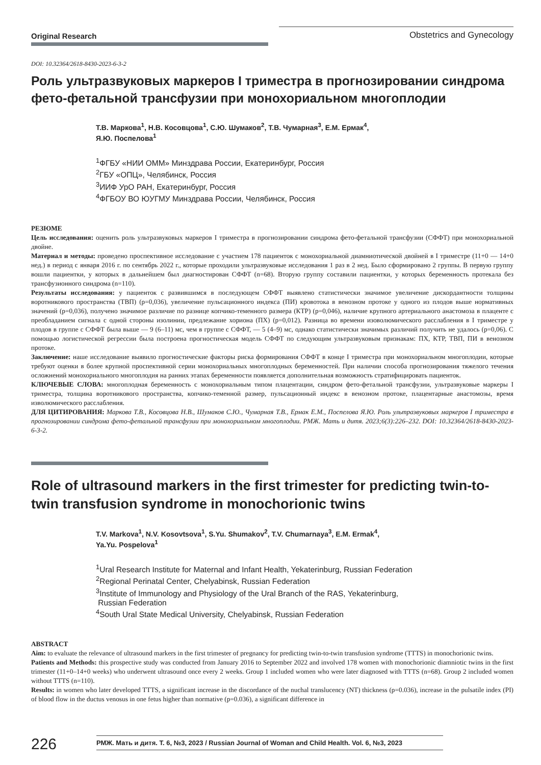Original Research
Obstetrics and Gynecology
DOI: 10.32364/2618-8430-2023-6-3-2
Роль ультразвуковых маркеров I триместра в прогнозировании синдрома фето-фетальной трансфузии при монохориальном многоплодии
Т.В. Маркова<sup>1</sup>, Н.В. Косовцова<sup>1</sup>, С.Ю. Шумаков<sup>2</sup>, Т.В. Чумарная<sup>3</sup>, Е.М. Ермак<sup>4</sup>,
Я.Ю. Поспелова<sup>1</sup>
<sup>1</sup> ФГБУ «НИИ ОММ» Минздрава России, Екатеринбург, Россия
<sup>2</sup> ГБУ «ОПЦ», Челябинск, Россия
<sup>3</sup> ИИФ УрО РАН, Екатеринбург, Россия
<sup>4</sup> ФГБОУ ВО ЮУГМУ Минздрава России, Челябинск, Россия
РЕЗЮМЕ
Цель исследования: оценить роль ультразвуковых маркеров I триместра в прогнозировании синдрома фето-фетальной трансфузии (СФФТ) при монохориальной двойне.
Материал и методы: проведено проспективное исследование с участием 178 пациенток с монохориальной диамниотической двойней в I триместре (11+0 — 14+0 нед.) в период с января 2016 г. по сентябрь 2022 г., которые проходили ультразвуковые исследования 1 раз в 2 нед. Было сформировано 2 группы. В первую группу вошли пациентки, у которых в дальнейшем был диагностирован СФФТ (n=68). Вторую группу составили пациентки, у которых беременность протекала без трансфузионного синдрома (n=110).
Результаты исследования: у пациенток с развившимся в последующем СФФТ выявлено статистически значимое увеличение дискордантности толщины воротникового пространства (ТВП) (p=0,036), увеличение пульсационного индекса (ПИ) кровотока в венозном протоке у одного из плодов выше нормативных значений (p=0,036), получено значимое различие по разнице копчико-теменного размера (КТР) (p=0,046), наличие крупного артериального анастомоза в плаценте с преобладанием сигнала с одной стороны изолинии, предлежание хориона (ПХ) (p=0,012). Разница во времени изоволюмического расслабления в I триместре у плодов в группе с СФФТ была выше — 9 (6–11) мс, чем в группе с СФФТ, — 5 (4–9) мс, однако статистически значимых различий получить не удалось (p=0,06). С помощью логистической регрессии была построена прогностическая модель СФФТ по следующим ультразвуковым признакам: ПХ, КТР, ТВП, ПИ в венозном протоке.
Заключение: наше исследование выявило прогностические факторы риска формирования СФФТ в конце I триместра при монохориальном многоплодии, которые требуют оценки в более крупной проспективной серии монохориальных многоплодных беременностей. При наличии способа прогнозирования тяжелого течения осложнений монохориального многоплодия на ранних этапах беременности появляется дополнительная возможность стратифицировать пациенток.
КЛЮЧЕВЫЕ СЛОВА: многоплодная беременность с монохориальным типом плацентации, синдром фето-фетальной трансфузии, ультразвуковые маркеры I триместра, толщина воротникового пространства, копчико-теменной размер, пульсационный индекс в венозном протоке, плацентарные анастомозы, время изволюмического расслабления.
ДЛЯ ЦИТИРОВАНИЯ: Маркова Т.В., Косовцова Н.В., Шумаков С.Ю., Чумарная Т.В., Ермак Е.М., Поспелова Я.Ю. Роль ультразвуковых маркеров I триместра в прогнозировании синдрома фето-фетальной трансфузии при монохориальном многоплодии. РМЖ. Мать и дитя. 2023;6(3):226–232. DOI: 10.32364/2618-8430-2023-6-3-2.
Role of ultrasound markers in the first trimester for predicting twin-to-twin transfusion syndrome in monochorionic twins
T.V. Markova<sup>1</sup>, N.V. Kosovtsova<sup>1</sup>, S.Yu. Shumakov<sup>2</sup>, T.V. Chumarnaya<sup>3</sup>, E.M. Ermak<sup>4</sup>,
Ya.Yu. Pospelova<sup>1</sup>
<sup>1</sup> Ural Research Institute for Maternal and Infant Health, Yekaterinburg, Russian Federation
<sup>2</sup> Regional Perinatal Center, Chelyabinsk, Russian Federation
<sup>3</sup> Institute of Immunology and Physiology of the Ural Branch of the RAS, Yekaterinburg,
Russian Federation
<sup>4</sup> South Ural State Medical University, Chelyabinsk, Russian Federation
ABSTRACT
Aim: to evaluate the relevance of ultrasound markers in the first trimester of pregnancy for predicting twin-to-twin transfusion syndrome (TTTS) in monochorionic twins.
Patients and Methods: this prospective study was conducted from January 2016 to September 2022 and involved 178 women with monochorionic diamniotic twins in the first trimester (11+0–14+0 weeks) who underwent ultrasound once every 2 weeks. Group 1 included women who were later diagnosed with TTTS (n=68). Group 2 included women without TTTS (n=110).
Results: in women who later developed TTTS, a significant increase in the discordance of the nuchal translucency (NT) thickness (p=0.036), increase in the pulsatile index (PI) of blood flow in the ductus venosus in one fetus higher than normative (p=0.036), a significant difference in
226
РМЖ. Мать и дитя. Т. 6, №3, 2023 / Russian Journal of Woman and Child Health. Vol. 6, №3, 2023